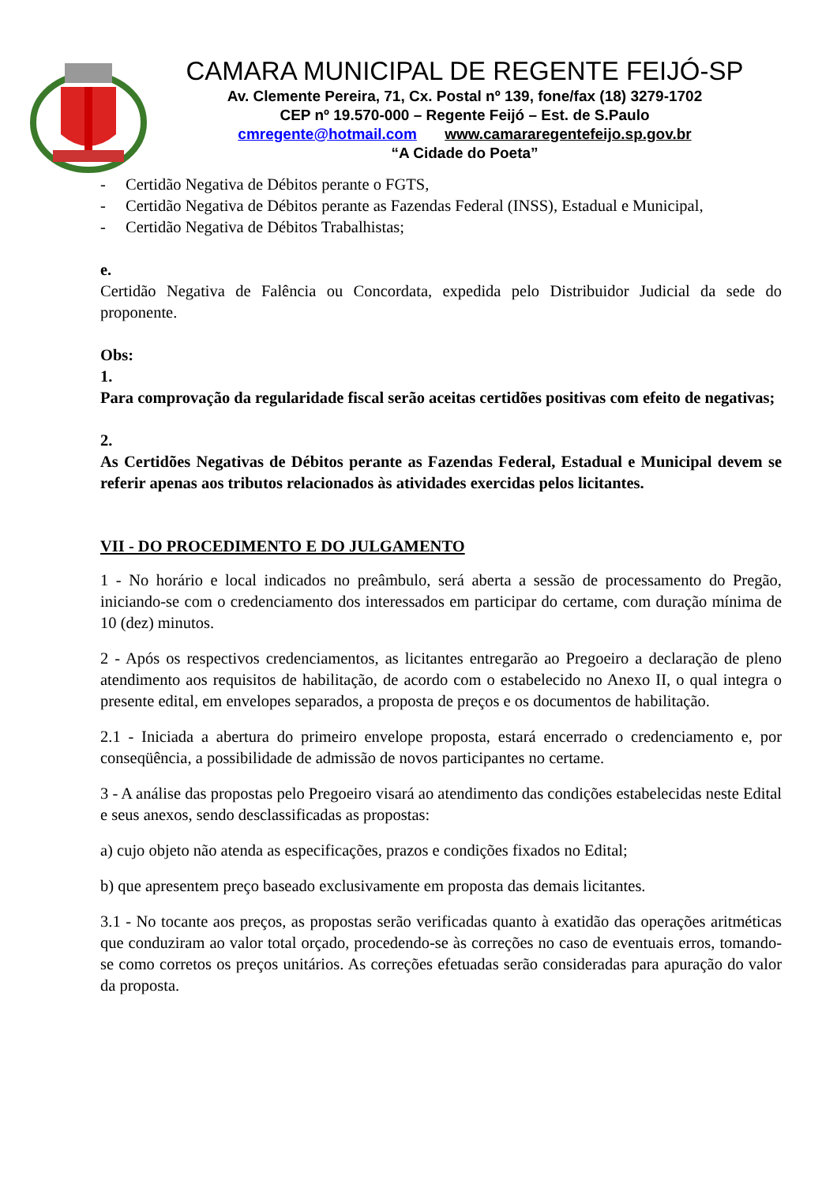CAMARA MUNICIPAL DE REGENTE FEIJÓ-SP
Av. Clemente Pereira, 71, Cx. Postal nº 139, fone/fax (18) 3279-1702
CEP nº 19.570-000 – Regente Feijó – Est. de S.Paulo
cmregente@hotmail.com www.camararegentefeijo.sp.gov.br
“A Cidade do Poeta”
- Certidão Negativa de Débitos perante o FGTS,
- Certidão Negativa de Débitos perante as Fazendas Federal (INSS), Estadual e Municipal,
- Certidão Negativa de Débitos Trabalhistas;
e.
Certidão Negativa de Falência ou Concordata, expedida pelo Distribuidor Judicial da sede do proponente.
Obs:
1.
Para comprovação da regularidade fiscal serão aceitas certidões positivas com efeito de negativas;
2.
As Certidões Negativas de Débitos perante as Fazendas Federal, Estadual e Municipal devem se referir apenas aos tributos relacionados às atividades exercidas pelos licitantes.
VII - DO PROCEDIMENTO E DO JULGAMENTO
1 - No horário e local indicados no preâmbulo, será aberta a sessão de processamento do Pregão, iniciando-se com o credenciamento dos interessados em participar do certame, com duração mínima de 10 (dez) minutos.
2 - Após os respectivos credenciamentos, as licitantes entregarão ao Pregoeiro a declaração de pleno atendimento aos requisitos de habilitação, de acordo com o estabelecido no Anexo II, o qual integra o presente edital, em envelopes separados, a proposta de preços e os documentos de habilitação.
2.1 - Iniciada a abertura do primeiro envelope proposta, estará encerrado o credenciamento e, por conseqüência, a possibilidade de admissão de novos participantes no certame.
3 - A análise das propostas pelo Pregoeiro visará ao atendimento das condições estabelecidas neste Edital e seus anexos, sendo desclassificadas as propostas:
a) cujo objeto não atenda as especificações, prazos e condições fixados no Edital;
b) que apresentem preço baseado exclusivamente em proposta das demais licitantes.
3.1 - No tocante aos preços, as propostas serão verificadas quanto à exatidão das operações aritméticas que conduziram ao valor total orçado, procedendo-se às correções no caso de eventuais erros, tomando-se como corretos os preços unitários. As correções efetuadas serão consideradas para apuração do valor da proposta.